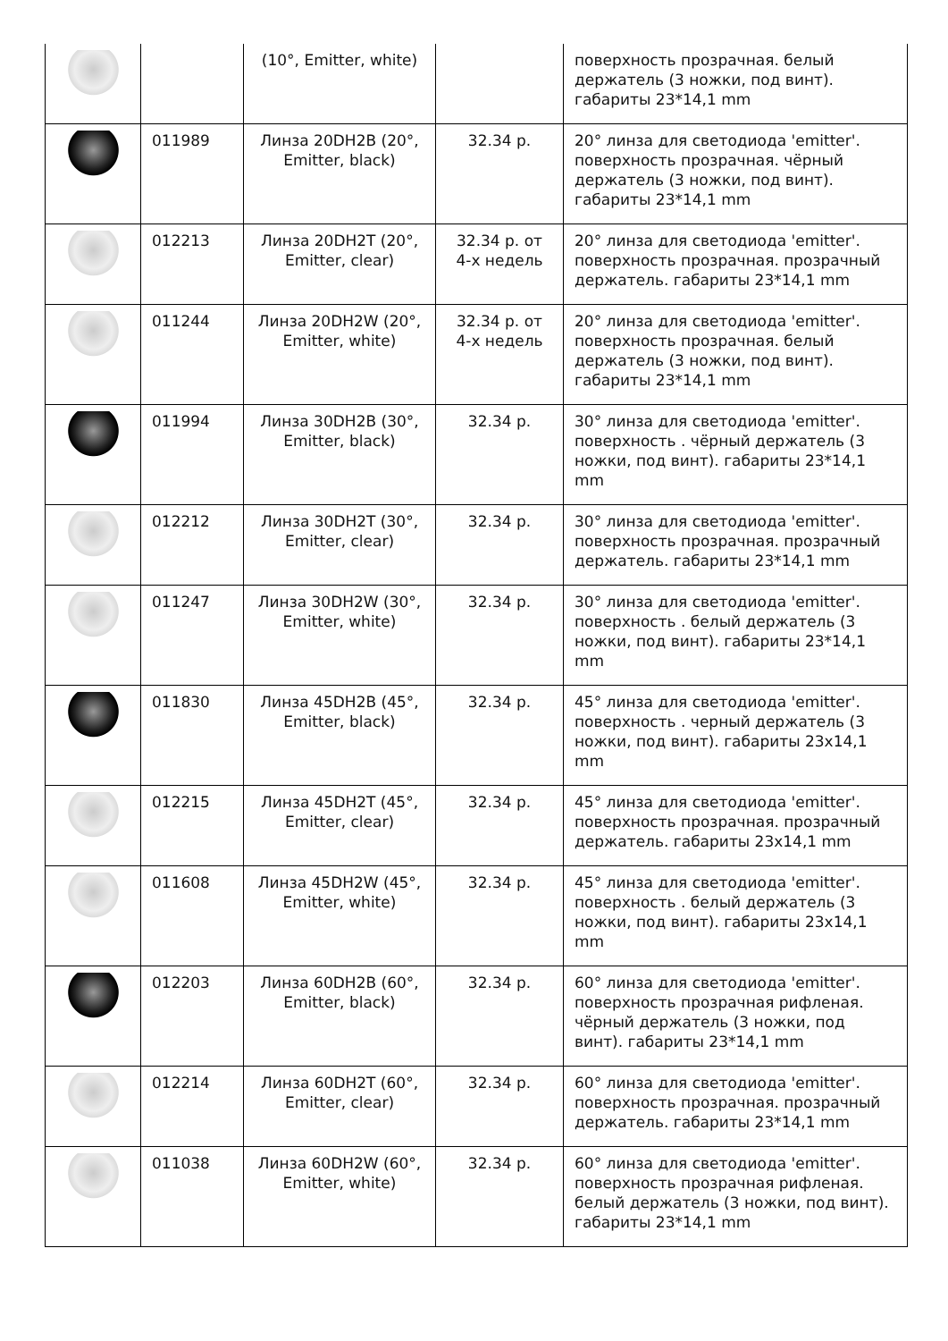| | | (10°, Emitter, white) | | поверхность прозрачная. белый держатель (3 ножки, под винт). габариты 23*14,1 mm |
| | 011989 | Линза 20DH2B (20°, Emitter, black) | 32.34 р. | 20° линза для светодиода 'emitter'. поверхность прозрачная. чёрный держатель (3 ножки, под винт). габариты 23*14,1 mm |
| | 012213 | Линза 20DH2T (20°, Emitter, clear) | 32.34 р. от 4-х недель | 20° линза для светодиода 'emitter'. поверхность прозрачная. прозрачный держатель. габариты 23*14,1 mm |
| | 011244 | Линза 20DH2W (20°, Emitter, white) | 32.34 р. от 4-х недель | 20° линза для светодиода 'emitter'. поверхность прозрачная. белый держатель (3 ножки, под винт). габариты 23*14,1 mm |
| | 011994 | Линза 30DH2B (30°, Emitter, black) | 32.34 р. | 30° линза для светодиода 'emitter'. поверхность . чёрный держатель (3 ножки, под винт). габариты 23*14,1 mm |
| | 012212 | Линза 30DH2T (30°, Emitter, clear) | 32.34 р. | 30° линза для светодиода 'emitter'. поверхность прозрачная. прозрачный держатель. габариты 23*14,1 mm |
| | 011247 | Линза 30DH2W (30°, Emitter, white) | 32.34 р. | 30° линза для светодиода 'emitter'. поверхность . белый держатель (3 ножки, под винт). габариты 23*14,1 mm |
| | 011830 | Линза 45DH2B (45°, Emitter, black) | 32.34 р. | 45° линза для светодиода 'emitter'. поверхность . черный держатель (3 ножки, под винт). габариты 23x14,1 mm |
| | 012215 | Линза 45DH2T (45°, Emitter, clear) | 32.34 р. | 45° линза для светодиода 'emitter'. поверхность прозрачная. прозрачный держатель. габариты 23x14,1 mm |
| | 011608 | Линза 45DH2W (45°, Emitter, white) | 32.34 р. | 45° линза для светодиода 'emitter'. поверхность . белый держатель (3 ножки, под винт). габариты 23x14,1 mm |
| | 012203 | Линза 60DH2B (60°, Emitter, black) | 32.34 р. | 60° линза для светодиода 'emitter'. поверхность прозрачная рифленая. чёрный держатель (3 ножки, под винт). габариты 23*14,1 mm |
| | 012214 | Линза 60DH2T (60°, Emitter, clear) | 32.34 р. | 60° линза для светодиода 'emitter'. поверхность прозрачная. прозрачный держатель. габариты 23*14,1 mm |
| | 011038 | Линза 60DH2W (60°, Emitter, white) | 32.34 р. | 60° линза для светодиода 'emitter'. поверхность прозрачная рифленая. белый держатель (3 ножки, под винт). габариты 23*14,1 mm |